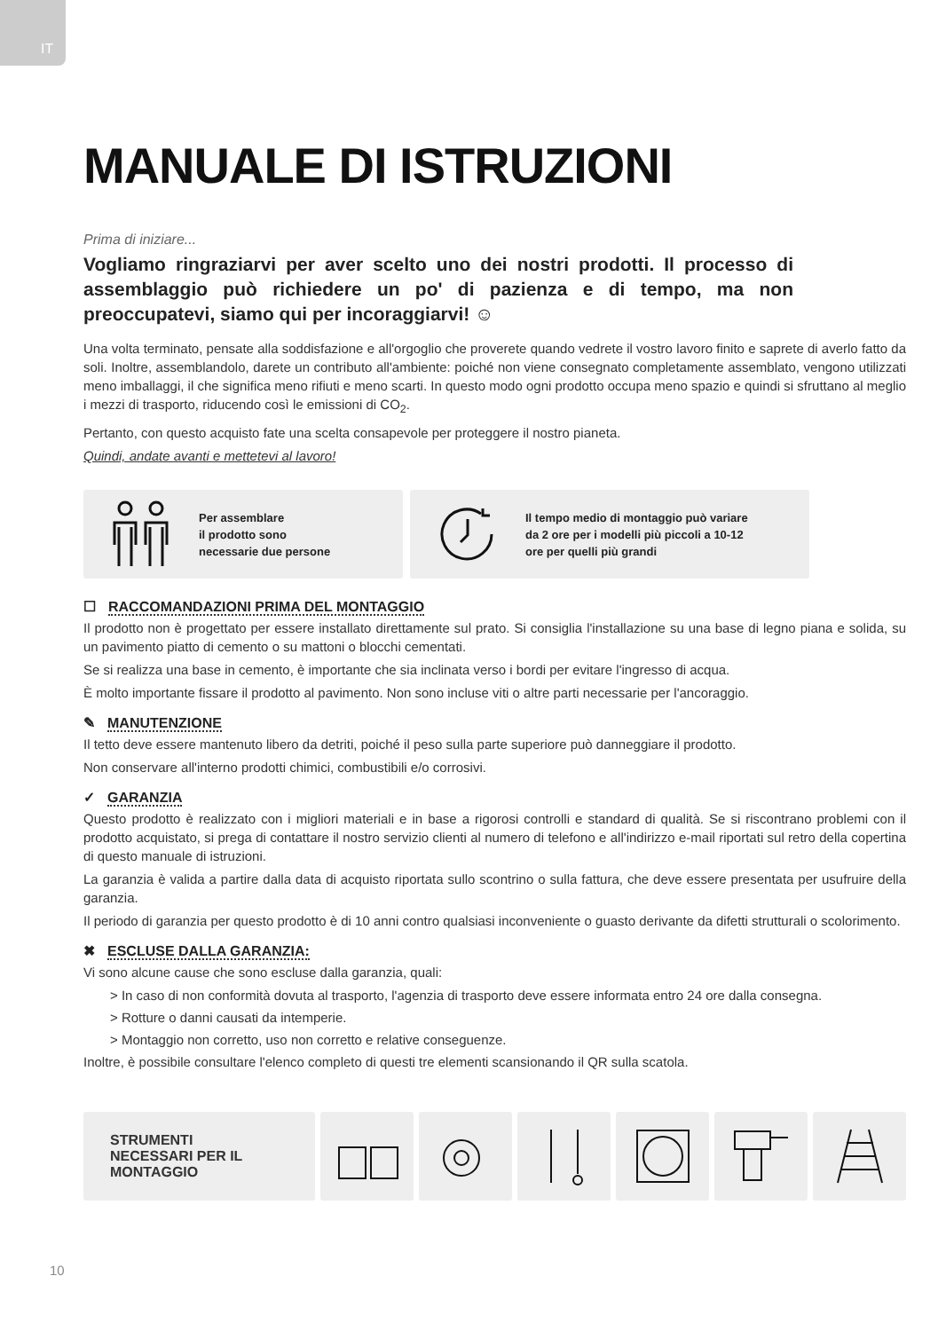IT
MANUALE DI ISTRUZIONI
Prima di iniziare...
Vogliamo ringraziarvi per aver scelto uno dei nostri prodotti. Il processo di assemblaggio può richiedere un po' di pazienza e di tempo, ma non preoccupatevi, siamo qui per incoraggiarvi! ☺
Una volta terminato, pensate alla soddisfazione e all'orgoglio che proverete quando vedrete il vostro lavoro finito e saprete di averlo fatto da soli. Inoltre, assemblandolo, darete un contributo all'ambiente: poiché non viene consegnato completamente assemblato, vengono utilizzati meno imballaggi, il che significa meno rifiuti e meno scarti. In questo modo ogni prodotto occupa meno spazio e quindi si sfruttano al meglio i mezzi di trasporto, riducendo così le emissioni di CO<sub>2</sub>.
Pertanto, con questo acquisto fate una scelta consapevole per proteggere il nostro pianeta.
Quindi, andate avanti e mettetevi al lavoro!
Per assemblare
il prodotto sono
necessarie due persone
Il tempo medio di montaggio può variare
da 2 ore per i modelli più piccoli a 10-12
ore per quelli più grandi
☐ RACCOMANDAZIONI PRIMA DEL MONTAGGIO
Il prodotto non è progettato per essere installato direttamente sul prato. Si consiglia l'installazione su una base di legno piana e solida, su un pavimento piatto di cemento o su mattoni o blocchi cementati.
Se si realizza una base in cemento, è importante che sia inclinata verso i bordi per evitare l'ingresso di acqua.
È molto importante fissare il prodotto al pavimento. Non sono incluse viti o altre parti necessarie per l'ancoraggio.
✎ MANUTENZIONE
Il tetto deve essere mantenuto libero da detriti, poiché il peso sulla parte superiore può danneggiare il prodotto.
Non conservare all'interno prodotti chimici, combustibili e/o corrosivi.
✓ GARANZIA
Questo prodotto è realizzato con i migliori materiali e in base a rigorosi controlli e standard di qualità. Se si riscontrano problemi con il prodotto acquistato, si prega di contattare il nostro servizio clienti al numero di telefono e all'indirizzo e-mail riportati sul retro della copertina di questo manuale di istruzioni.
La garanzia è valida a partire dalla data di acquisto riportata sullo scontrino o sulla fattura, che deve essere presentata per usufruire della garanzia.
Il periodo di garanzia per questo prodotto è di 10 anni contro qualsiasi inconveniente o guasto derivante da difetti strutturali o scolorimento.
✖ ESCLUSE DALLA GARANZIA:
Vi sono alcune cause che sono escluse dalla garanzia, quali:
> In caso di non conformità dovuta al trasporto, l'agenzia di trasporto deve essere informata entro 24 ore dalla consegna.
> Rotture o danni causati da intemperie.
> Montaggio non corretto, uso non corretto e relative conseguenze.
Inoltre, è possibile consultare l'elenco completo di questi tre elementi scansionando il QR sulla scatola.
STRUMENTI
NECESSARI PER IL
MONTAGGIO
10